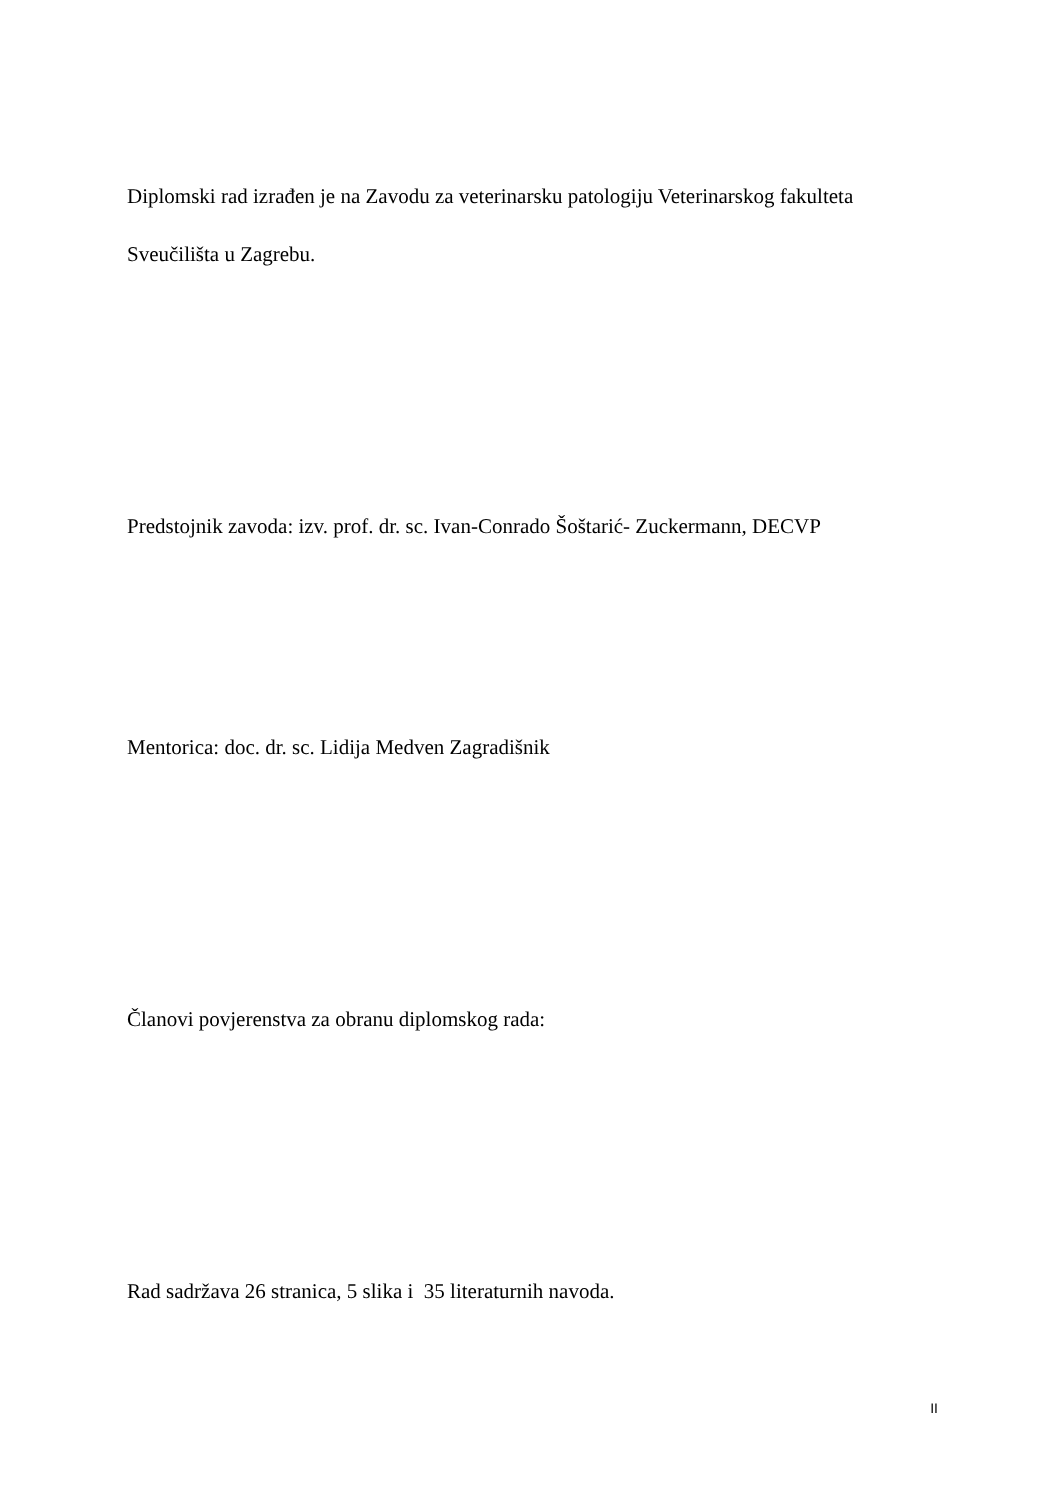Diplomski rad izrađen je na Zavodu za veterinarsku patologiju Veterinarskog fakulteta
Sveučilišta u Zagrebu.
Predstojnik zavoda: izv. prof. dr. sc. Ivan-Conrado Šoštarić- Zuckermann, DECVP
Mentorica: doc. dr. sc. Lidija Medven Zagradišnik
Članovi povjerenstva za obranu diplomskog rada:
Rad sadržava 26 stranica, 5 slika i 35 literaturnih navoda.
II